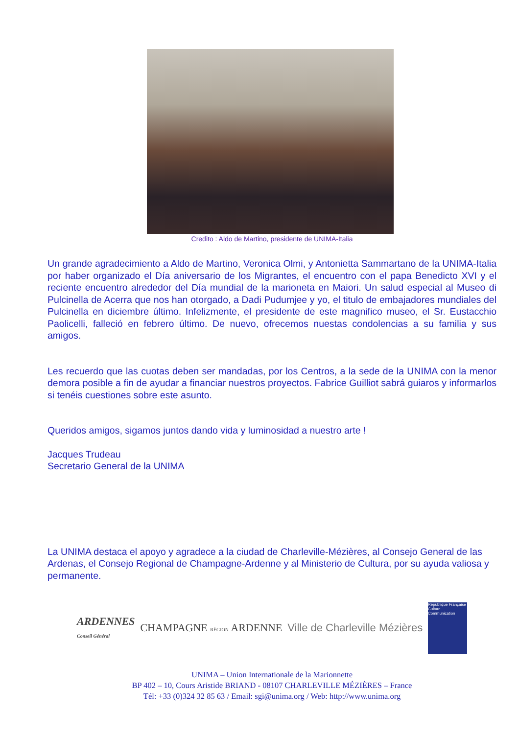Credito : Aldo de Martino, presidente de UNIMA-Italia
Un grande agradecimiento a Aldo de Martino, Veronica Olmi, y Antonietta Sammartano de la UNIMA-Italia por haber organizado el Día aniversario de los Migrantes, el encuentro con el papa Benedicto XVI y el reciente encuentro alrededor del Día mundial de la marioneta en Maiori. Un salud especial al Museo di Pulcinella de Acerra que nos han otorgado, a Dadi Pudumjee y yo, el titulo de embajadores mundiales del Pulcinella en diciembre último. Infelizmente, el presidente de este magnifico museo, el Sr. Eustacchio Paolicelli, falleció en febrero último. De nuevo, ofrecemos nuestas condolencias a su familia y sus amigos.
Les recuerdo que las cuotas deben ser mandadas, por los Centros, a la sede de la UNIMA con la menor demora posible a fin de ayudar a financiar nuestros proyectos. Fabrice Guilliot sabrá guiaros y informarlos si tenéis cuestiones sobre este asunto.
Queridos amigos, sigamos juntos dando vida y luminosidad a nuestro arte !
Jacques Trudeau
Secretario General de la UNIMA
La UNIMA destaca el apoyo y agradece a la ciudad de Charleville-Mézières, al Consejo General de las Ardenas, el Consejo Regional de Champagne-Ardenne y al Ministerio de Cultura, por su ayuda valiosa y permanente.
ARDENNES
Conseil Général
CHAMPAGNE RÉGION ARDENNE Ville de Charleville Mézières
République Française Culture Communication
UNIMA – Union Internationale de la Marionnette
BP 402 – 10, Cours Aristide BRIAND - 08107 CHARLEVILLE MÉZIÈRES – France
Tél: +33 (0)324 32 85 63 / Email: sgi@unima.org / Web: http://www.unima.org